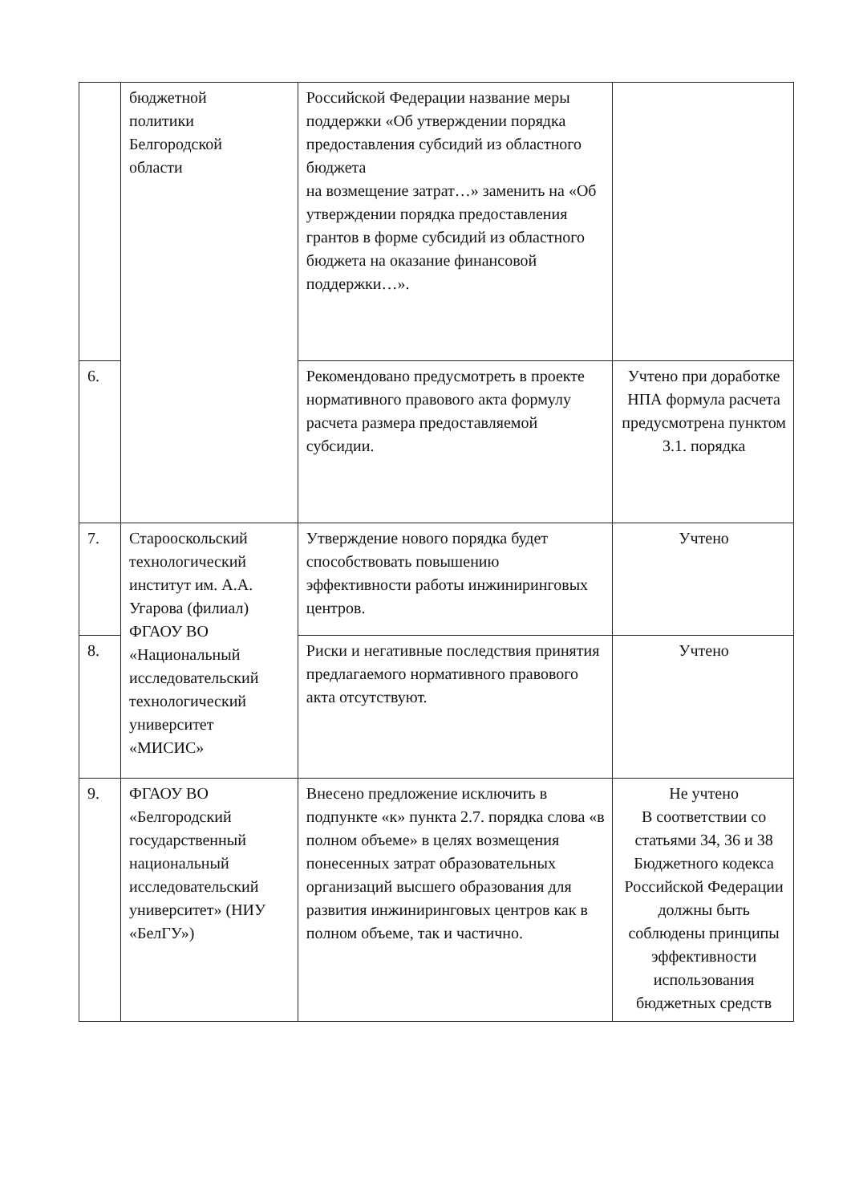| | бюджетной политики Белгородской области | Российской Федерации название меры поддержки «Об утверждении порядка предоставления субсидий из областного бюджета на возмещение затрат…» заменить на «Об утверждении порядка предоставления грантов в форме субсидий из областного бюджета на оказание финансовой поддержки…». | |
| 6. | | Рекомендовано предусмотреть в проекте нормативного правового акта формулу расчета размера предоставляемой субсидии. | Учтено при доработке НПА формула расчета предусмотрена пунктом 3.1. порядка |
| 7. | Старооскольский технологический институт им. А.А. Угарова (филиал) ФГАОУ ВО «Национальный исследовательский технологический университет «МИСИС» | Утверждение нового порядка будет способствовать повышению эффективности работы инжиниринговых центров. | Учтено |
| 8. | | Риски и негативные последствия принятия предлагаемого нормативного правового акта отсутствуют. | Учтено |
| 9. | ФГАОУ ВО «Белгородский государственный национальный исследовательский университет» (НИУ «БелГУ») | Внесено предложение исключить в подпункте «к» пункта 2.7. порядка слова «в полном объеме» в целях возмещения понесенных затрат образовательных организаций высшего образования для развития инжиниринговых центров как в полном объеме, так и частично. | Не учтено В соответствии со статьями 34, 36 и 38 Бюджетного кодекса Российской Федерации должны быть соблюдены принципы эффективности использования бюджетных средств |